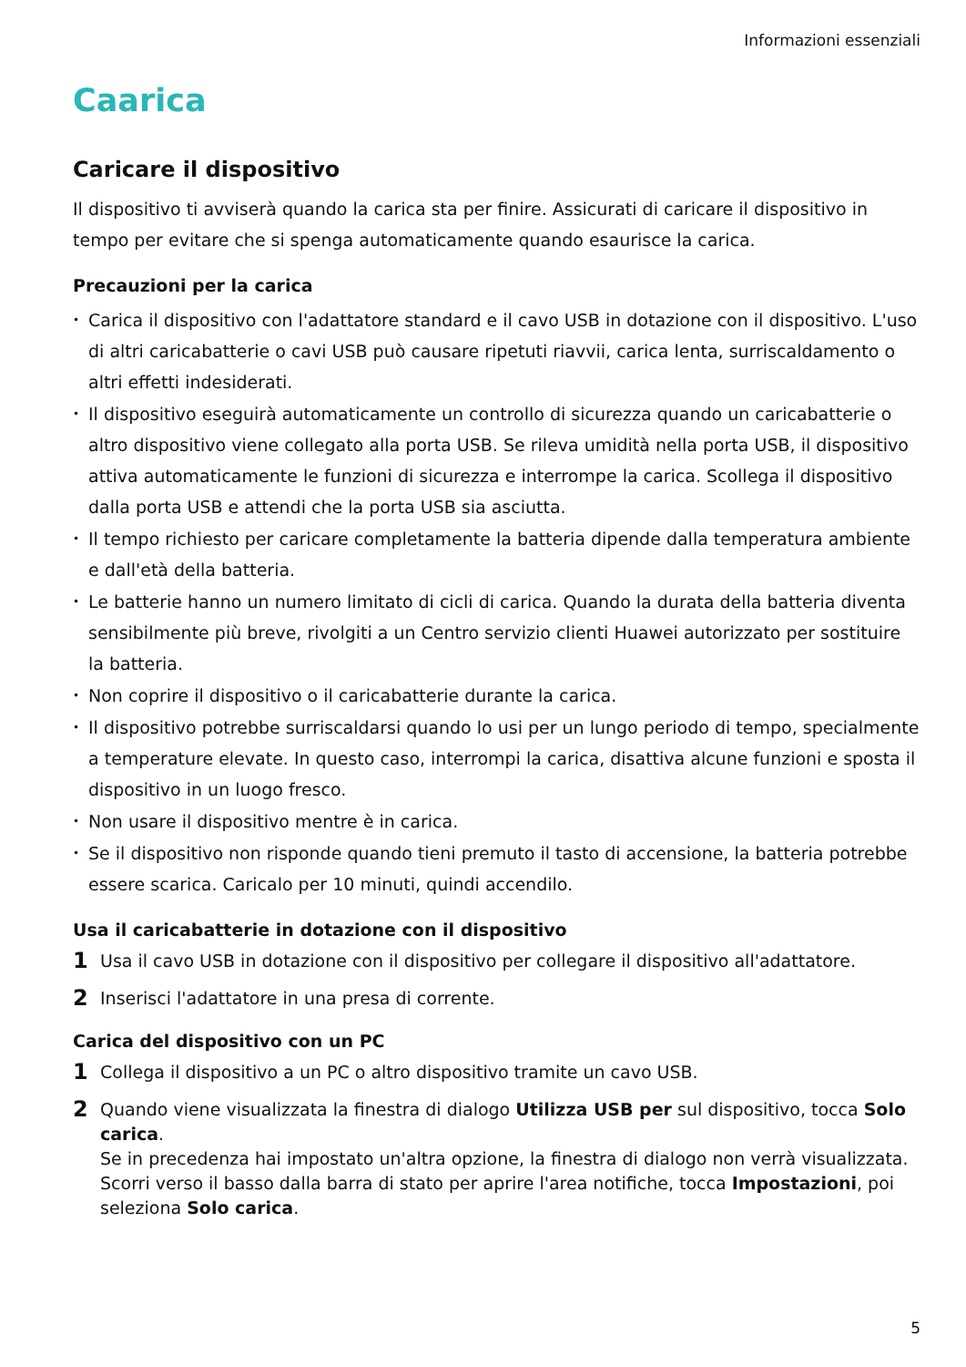Informazioni essenziali
Caarica
Caricare il dispositivo
Il dispositivo ti avviserà quando la carica sta per finire. Assicurati di caricare il dispositivo in tempo per evitare che si spenga automaticamente quando esaurisce la carica.
Precauzioni per la carica
• Carica il dispositivo con l'adattatore standard e il cavo USB in dotazione con il dispositivo. L'uso di altri caricabatterie o cavi USB può causare ripetuti riavvii, carica lenta, surriscaldamento o altri effetti indesiderati.
• Il dispositivo eseguirà automaticamente un controllo di sicurezza quando un caricabatterie o altro dispositivo viene collegato alla porta USB. Se rileva umidità nella porta USB, il dispositivo attiva automaticamente le funzioni di sicurezza e interrompe la carica. Scollega il dispositivo dalla porta USB e attendi che la porta USB sia asciutta.
• Il tempo richiesto per caricare completamente la batteria dipende dalla temperatura ambiente e dall'età della batteria.
• Le batterie hanno un numero limitato di cicli di carica. Quando la durata della batteria diventa sensibilmente più breve, rivolgiti a un Centro servizio clienti Huawei autorizzato per sostituire la batteria.
• Non coprire il dispositivo o il caricabatterie durante la carica.
• Il dispositivo potrebbe surriscaldarsi quando lo usi per un lungo periodo di tempo, specialmente a temperature elevate. In questo caso, interrompi la carica, disattiva alcune funzioni e sposta il dispositivo in un luogo fresco.
• Non usare il dispositivo mentre è in carica.
• Se il dispositivo non risponde quando tieni premuto il tasto di accensione, la batteria potrebbe essere scarica. Caricalo per 10 minuti, quindi accendilo.
Usa il caricabatterie in dotazione con il dispositivo
1 Usa il cavo USB in dotazione con il dispositivo per collegare il dispositivo all'adattatore.
2 Inserisci l'adattatore in una presa di corrente.
Carica del dispositivo con un PC
1 Collega il dispositivo a un PC o altro dispositivo tramite un cavo USB.
2 Quando viene visualizzata la finestra di dialogo Utilizza USB per sul dispositivo, tocca Solo carica.
Se in precedenza hai impostato un'altra opzione, la finestra di dialogo non verrà visualizzata. Scorri verso il basso dalla barra di stato per aprire l'area notifiche, tocca Impostazioni, poi seleziona Solo carica.
5